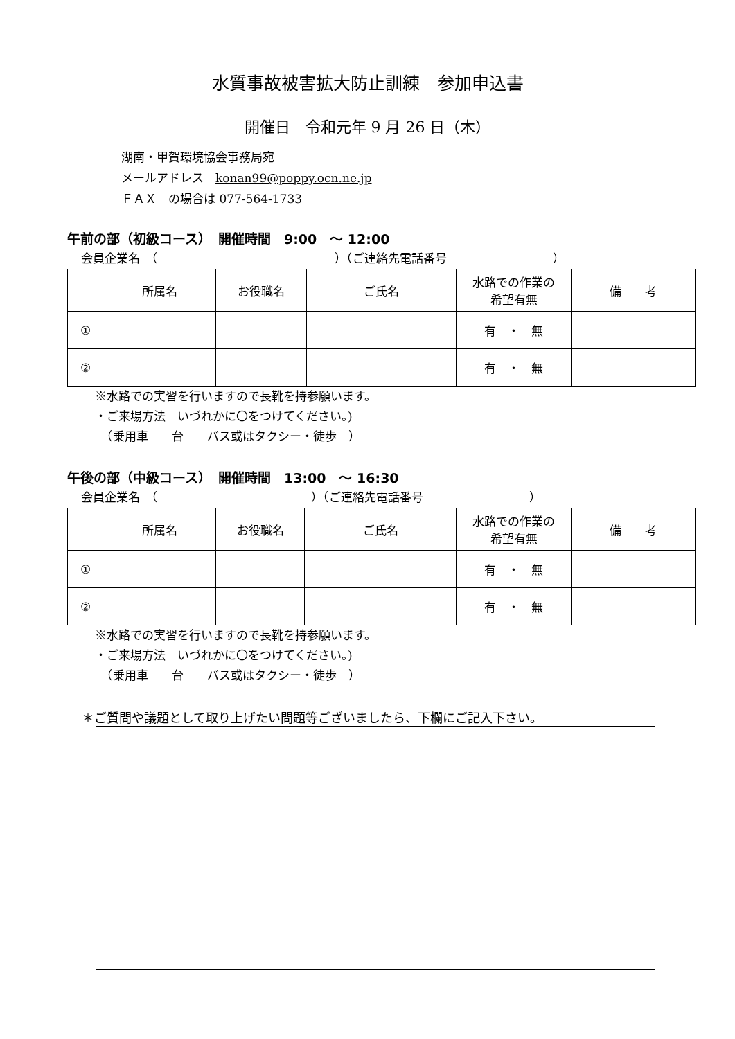水質事故被害拡大防止訓練　参加申込書
開催日　令和元年 9 月 26 日（木）
湖南・甲賀環境協会事務局宛
メールアドレス　konan99@poppy.ocn.ne.jp
ＦＡＸ　の場合は 077-564-1733
午前の部（初級コース）　開催時間　9:00　～ 12:00
会員企業名　（　　　　　　　　　　　　　　　）（ご連絡先電話番号　　　　　　　　　）
| | 所属名 | お役職名 | ご氏名 | 水路での作業の 希望有無 | 備 考 |
| --- | --- | --- | --- | --- | --- |
| ① | | | | 有 ・ 無 | |
| ② | | | | 有 ・ 無 | |
※水路での実習を行いますので長靴を持参願います。
・ご来場方法　いづれかに〇をつけてください。)
　（乗用車　　台　　バス或はタクシー・徒歩　）
午後の部（中級コース）　開催時間　13:00　～ 16:30
会員企業名　（　　　　　　　　　　　　　）（ご連絡先電話番号　　　　　　　　　）
| | 所属名 | お役職名 | ご氏名 | 水路での作業の 希望有無 | 備 考 |
| --- | --- | --- | --- | --- | --- |
| ① | | | | 有 ・ 無 | |
| ② | | | | 有 ・ 無 | |
※水路での実習を行いますので長靴を持参願います。
・ご来場方法　いづれかに〇をつけてください。)
　（乗用車　　台　　バス或はタクシー・徒歩　）
＊ご質問や議題として取り上げたい問題等ございましたら、下欄にご記入下さい。